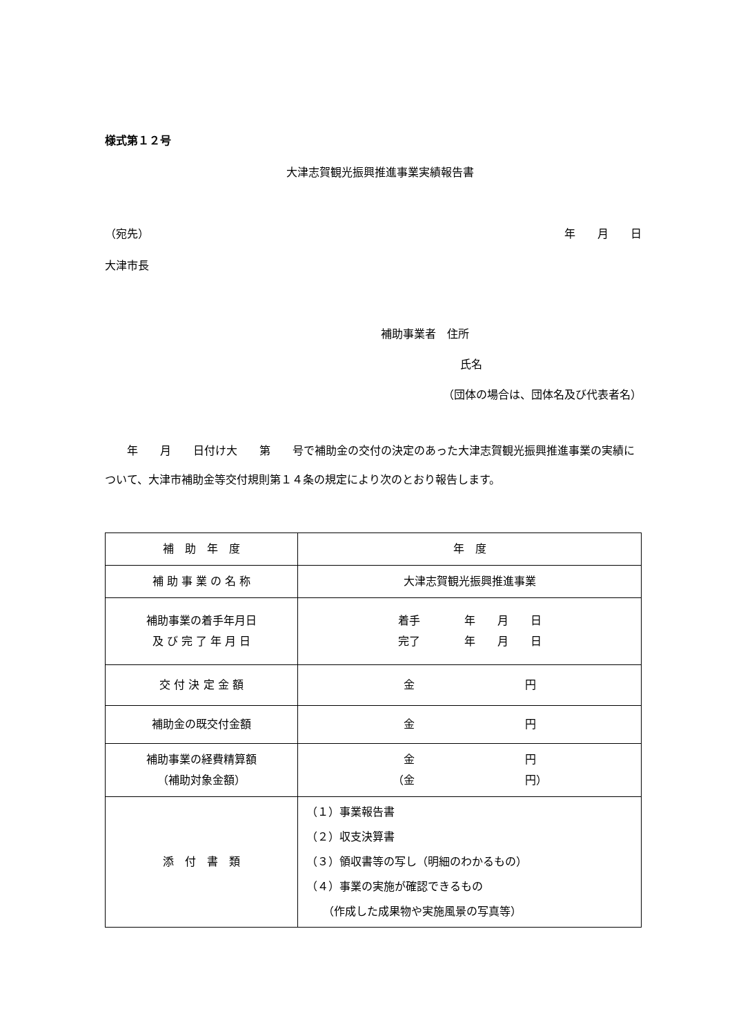様式第１２号
大津志賀観光振興推進事業実績報告書
（宛先） 年　　月　　日
大津市長
補助事業者　住所
氏名
（団体の場合は、団体名及び代表者名）
年　　月　　日付け大　　第　　号で補助金の交付の決定のあった大津志賀観光振興推進事業の実績について、大津市補助金等交付規則第１４条の規定により次のとおり報告します。
| 補 助 年 度 | 年 度 |
| 補 助 事 業 の 名 称 | 大津志賀観光振興推進事業 |
| 補助事業の着手年月日 及 び 完 了 年 月 日 | 着手 年 月 日 完了 年 月 日 |
| 交 付 決 定 金 額 | 金 円 |
| 補助金の既交付金額 | 金 円 |
| 補助事業の経費精算額 （補助対象金額） | 金 円 （金 円） |
| 添 付 書 類 | （１）事業報告書 （２）収支決算書 （３）領収書等の写し（明細のわかるもの） （４）事業の実施が確認できるもの （作成した成果物や実施風景の写真等） |